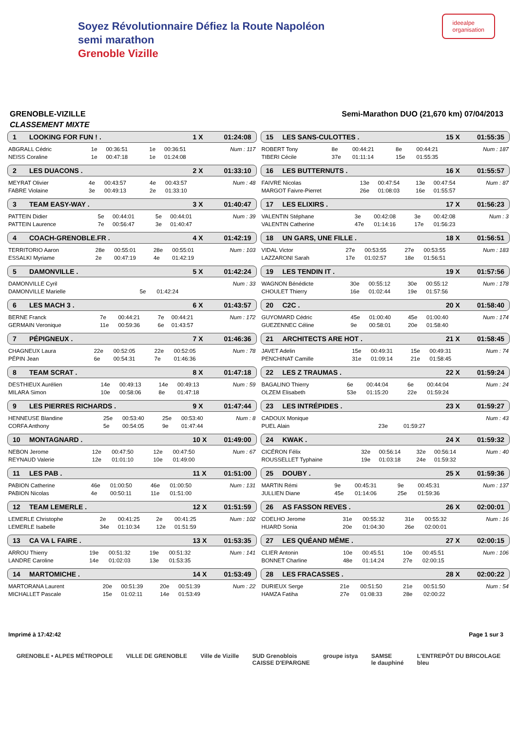Soyez Révolutionnaire Défiez la Route Napoléon
semi marathon
Grenoble Vizille
ideealpe
organisation
GRENOBLE-VIZILLE Semi-Marathon DUO (21,670 km) 07/04/2013
CLASSEMENT MIXTE
1 LOOKING FOR FUN ! . 1 X 01:24:08
| ABGRALL Cédric | 1e | 00:36:51 | 1e | 00:36:51 | Num : 117 |
| NEISS Coraline | 1e | 00:47:18 | 1e | 01:24:08 | |
2 LES DUACONS . 2 X 01:33:10
| MEYRAT Olivier | 4e | 00:43:57 | 4e | 00:43:57 | Num : 48 |
| FABRE Violaine | 3e | 00:49:13 | 2e | 01:33:10 | |
3 TEAM EASY-WAY . 3 X 01:40:47
| PATTEIN Didier | 5e | 00:44:01 | 5e | 00:44:01 | Num : 39 |
| PATTEIN Laurence | 7e | 00:56:47 | 3e | 01:40:47 | |
4 COACH-GRENOBLE.FR . 4 X 01:42:19
| TERRITORIO Aaron | 28e | 00:55:01 | 28e | 00:55:01 | Num : 103 |
| ESSALKI Myriame | 2e | 00:47:19 | 4e | 01:42:19 | |
5 DAMONVILLE . 5 X 01:42:24
| DAMONVILLE Cyril | | | | | Num : 33 |
| DAMONVILLE Marielle | | | 5e | 01:42:24 | |
6 LES MACH 3 . 6 X 01:43:57
| BERNE Franck | 7e | 00:44:21 | 7e | 00:44:21 | Num : 172 |
| GERMAIN Veronique | 11e | 00:59:36 | 6e | 01:43:57 | |
7 PÉPIGNEUX . 7 X 01:46:36
| CHAGNEUX Laura | 22e | 00:52:05 | 22e | 00:52:05 | Num : 78 |
| PÉPIN Jean | 6e | 00:54:31 | 7e | 01:46:36 | |
8 TEAM SCRAT . 8 X 01:47:18
| DESTHIEUX Aurélien | 14e | 00:49:13 | 14e | 00:49:13 | Num : 59 |
| MILARA Simon | 10e | 00:58:06 | 8e | 01:47:18 | |
9 LES PIERRES RICHARDS . 9 X 01:47:44
| HENNEUSE Blandine | 25e | 00:53:40 | 25e | 00:53:40 | Num : 8 |
| CORFA Anthony | 5e | 00:54:05 | 9e | 01:47:44 | |
10 MONTAGNARD . 10 X 01:49:00
| NEBON Jerome | 12e | 00:47:50 | 12e | 00:47:50 | Num : 67 |
| REYNAUD Valerie | 12e | 01:01:10 | 10e | 01:49:00 | |
11 LES PAB . 11 X 01:51:00
| PABION Catherine | 46e | 01:00:50 | 46e | 01:00:50 | Num : 131 |
| PABION Nicolas | 4e | 00:50:11 | 11e | 01:51:00 | |
12 TEAM LEMERLE . 12 X 01:51:59
| LEMERLE Christophe | 2e | 00:41:25 | 2e | 00:41:25 | Num : 102 |
| LEMERLE Isabelle | 34e | 01:10:34 | 12e | 01:51:59 | |
13 CA VA L FAIRE . 13 X 01:53:35
| ARROU Thierry | 19e | 00:51:32 | 19e | 00:51:32 | Num : 141 |
| LANDRE Caroline | 14e | 01:02:03 | 13e | 01:53:35 | |
14 MARTOMICHE . 14 X 01:53:49
| MARTORANA Laurent | 20e | 00:51:39 | 20e | 00:51:39 | Num : 22 |
| MICHALLET Pascale | 15e | 01:02:11 | 14e | 01:53:49 | |
15 LES SANS-CULOTTES . 15 X 01:55:35
| ROBERT Tony | 8e | 00:44:21 | 8e | 00:44:21 | Num : 187 |
| TIBERI Cécile | 37e | 01:11:14 | 15e | 01:55:35 | |
16 LES BUTTERNUTS . 16 X 01:55:57
| FAIVRE Nicolas | 13e | 00:47:54 | 13e | 00:47:54 | Num : 87 |
| MARGOT Faivre-Pierret | 26e | 01:08:03 | 16e | 01:55:57 | |
17 LES ELIXIRS . 17 X 01:56:23
| VALENTIN Stéphane | 3e | 00:42:08 | 3e | 00:42:08 | Num : 3 |
| VALENTIN Catherine | 47e | 01:14:16 | 17e | 01:56:23 | |
18 UN GARS, UNE FILLE . 18 X 01:56:51
| VIDAL Victor | 27e | 00:53:55 | 27e | 00:53:55 | Num : 183 |
| LAZZARONI Sarah | 17e | 01:02:57 | 18e | 01:56:51 | |
19 LES TENDIN IT . 19 X 01:57:56
| WAGNON Bénédicte | 30e | 00:55:12 | 30e | 00:55:12 | Num : 178 |
| CHOULET Thierry | 16e | 01:02:44 | 19e | 01:57:56 | |
20 C2C . 20 X 01:58:40
| GUYOMARD Cédric | 45e | 01:00:40 | 45e | 01:00:40 | Num : 174 |
| GUEZENNEC Céline | 9e | 00:58:01 | 20e | 01:58:40 | |
21 ARCHITECTS ARE HOT . 21 X 01:58:45
| JAVET Adelin | 15e | 00:49:31 | 15e | 00:49:31 | Num : 74 |
| PENCHINAT Camille | 31e | 01:09:14 | 21e | 01:58:45 | |
22 LES Z TRAUMAS . 22 X 01:59:24
| BAGALINO Thierry | 6e | 00:44:04 | 6e | 00:44:04 | Num : 24 |
| OLZEM Elisabeth | 53e | 01:15:20 | 22e | 01:59:24 | |
23 LES INTRÉPIDES . 23 X 01:59:27
| CADOUX Monique | | | | | Num : 43 |
| PUEL Alain | | | 23e | 01:59:27 | |
24 KWAK . 24 X 01:59:32
| CICÉRON Félix | 32e | 00:56:14 | 32e | 00:56:14 | Num : 40 |
| ROUSSELLET Typhaine | 19e | 01:03:18 | 24e | 01:59:32 | |
25 DOUBY . 25 X 01:59:36
| MARTIN Rémi | 9e | 00:45:31 | 9e | 00:45:31 | Num : 137 |
| JULLIEN Diane | 45e | 01:14:06 | 25e | 01:59:36 | |
26 AS FASSON REVES . 26 X 02:00:01
| COELHO Jerome | 31e | 00:55:32 | 31e | 00:55:32 | Num : 16 |
| HUARD Sonia | 20e | 01:04:30 | 26e | 02:00:01 | |
27 LES QUÉAND MÊME . 27 X 02:00:15
| CLIER Antonin | 10e | 00:45:51 | 10e | 00:45:51 | Num : 106 |
| BONNET Charline | 48e | 01:14:24 | 27e | 02:00:15 | |
28 LES FRACASSES . 28 X 02:00:22
| DURIEUX Serge | 21e | 00:51:50 | 21e | 00:51:50 | Num : 54 |
| HAMZA Fatiha | 27e | 01:08:33 | 28e | 02:00:22 | |
Imprimé à 17:42:42 Page 1 sur 3
GRENOBLE • ALPES MÉTROPOLE VILLE DE GRENOBLE Ville de Vizille SUD Grenoblois
CAISSE D'EPARGNE groupe istya SAMSE
le dauphiné L'ENTREPÔT DU BRICOLAGE
bleu